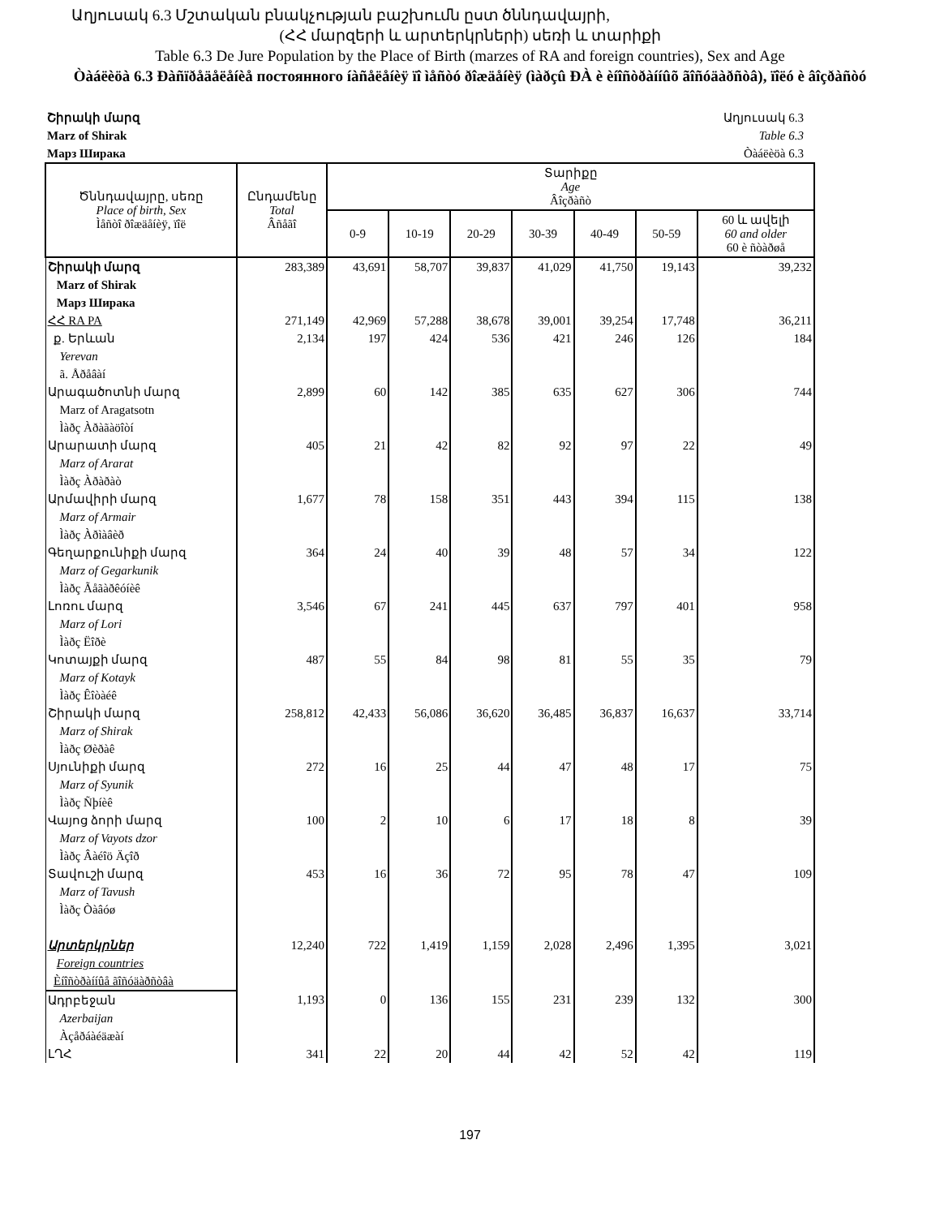Աղյուսակ 6.3 Մշտական բնակչության բաշխումն ըստ ծննդավայրի,
(ՀՀ մարզերի և արտերկրների) սեռի և տարիքի
Table 6.3 De Jure Population by the Place of Birth (marzes of RA and foreign countries), Sex and Age
Òàáëèöà 6.3 Ðàñïðåäåëåíèå постоянного íàñåëåíèÿ ïî ìåñòó ðîæäåíèÿ (ìàðçû ÐÀ è èíîñòðàííûõ ãîñóäàðñòâ), ïîëó è âîçðàñòó
Շիրակի մարզ
Marz of Shirak
Марз Ширака
Աղյուսակ 6.3
Table 6.3
Òàáëèöà 6.3
| Ծննդավայրը, սեռը Place of birth, Sex Ìåñòî ðîæäåíèÿ, ïîë | Ընդամենը Total Âñåãî | Տարիքը Age Âîçðàñò | | | | | | |
| --- | --- | --- | --- | --- | --- | --- | --- | --- |
| | | 0-9 | 10-19 | 20-29 | 30-39 | 40-49 | 50-59 | 60 և ավելի 60 and older 60 è ñòàðøå |
| Շիրակի մարզ Marz of Shirak Марз Ширака | 283,389 | 43,691 | 58,707 | 39,837 | 41,029 | 41,750 | 19,143 | 39,232 |
| ՀՀ RA PA | 271,149 | 42,969 | 57,288 | 38,678 | 39,001 | 39,254 | 17,748 | 36,211 |
| ք. Երևան Yerevan ã. Åðåâàí | 2,134 | 197 | 424 | 536 | 421 | 246 | 126 | 184 |
| Արագածոտնի մարզ Marz of Aragatsotn Ìàðç Àðàãàöîòí | 2,899 | 60 | 142 | 385 | 635 | 627 | 306 | 744 |
| Արարատի մարզ Marz of Ararat Ìàðç Àðàðàò | 405 | 21 | 42 | 82 | 92 | 97 | 22 | 49 |
| Արմավիրի մարզ Marz of Armair Ìàðç Àðìàâèð | 1,677 | 78 | 158 | 351 | 443 | 394 | 115 | 138 |
| Գեղարքունիքի մարզ Marz of Gegarkunik Ìàðç Ãåãàðêóíèê | 364 | 24 | 40 | 39 | 48 | 57 | 34 | 122 |
| Լոռու մարզ Marz of Lori Ìàðç Ëîðè | 3,546 | 67 | 241 | 445 | 637 | 797 | 401 | 958 |
| Կոտայքի մարզ Marz of Kotayk Ìàðç Êîòàéê | 487 | 55 | 84 | 98 | 81 | 55 | 35 | 79 |
| Շիրակի մարզ Marz of Shirak Ìàðç Øèðàê | 258,812 | 42,433 | 56,086 | 36,620 | 36,485 | 36,837 | 16,637 | 33,714 |
| Սյունիքի մարզ Marz of Syunik Ìàðç Ñþíèê | 272 | 16 | 25 | 44 | 47 | 48 | 17 | 75 |
| Վայոց ձորի մարզ Marz of Vayots dzor Ìàðç Âàéîö Äçîð | 100 | 2 | 10 | 6 | 17 | 18 | 8 | 39 |
| Տավուշի մարզ Marz of Tavush Ìàðç Òàâóø | 453 | 16 | 36 | 72 | 95 | 78 | 47 | 109 |
| Արտերկրներ Foreign countries Èíîñòðàííûå ãîñóäàðñòâà | 12,240 | 722 | 1,419 | 1,159 | 2,028 | 2,496 | 1,395 | 3,021 |
| Ադրբեջան Azerbaijan Àçåðáàéäæàí | 1,193 | 0 | 136 | 155 | 231 | 239 | 132 | 300 |
| ԼՂՀ | 341 | 22 | 20 | 44 | 42 | 52 | 42 | 119 |
197